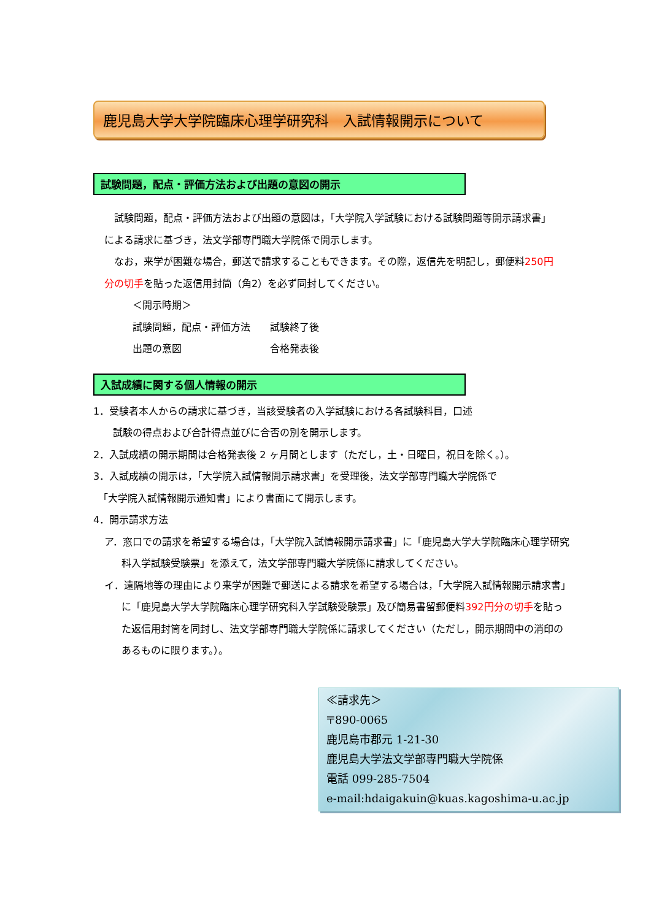鹿児島大学大学院臨床心理学研究科　入試情報開示について
試験問題，配点・評価方法および出題の意図の開示
　試験問題，配点・評価方法および出題の意図は，「大学院入学試験における試験問題等開示請求書」による請求に基づき，法文学部専門職大学院係で開示します。
　なお，来学が困難な場合，郵送で請求することもできます。その際，返信先を明記し，郵便料250円分の切手を貼った返信用封筒（角2）を必ず同封してください。
＜開示時期＞
試験問題，配点・評価方法　　試験終了後
出題の意図　　　　　　　　　合格発表後
入試成績に関する個人情報の開示
1．受験者本人からの請求に基づき，当該受験者の入学試験における各試験科目，口述
　　試験の得点および合計得点並びに合否の別を開示します。
2．入試成績の開示期間は合格発表後 2 ヶ月間とします（ただし，土・日曜日，祝日を除く。）。
3．入試成績の開示は，「大学院入試情報開示請求書」を受理後，法文学部専門職大学院係で
　「大学院入試情報開示通知書」により書面にて開示します。
4．開示請求方法
ア．窓口での請求を希望する場合は，「大学院入試情報開示請求書」に「鹿児島大学大学院臨床心理学研究科入学試験受験票」を添えて，法文学部専門職大学院係に請求してください。
イ．遠隔地等の理由により来学が困難で郵送による請求を希望する場合は，「大学院入試情報開示請求書」に「鹿児島大学大学院臨床心理学研究科入学試験受験票」及び簡易書留郵便料392円分の切手を貼った返信用封筒を同封し、法文学部専門職大学院係に請求してください（ただし，開示期間中の消印のあるものに限ります。）。
≪請求先＞
〒890-0065
鹿児島市郡元 1-21-30
鹿児島大学法文学部専門職大学院係
電話 099-285-7504
e-mail:hdaigakuin@kuas.kagoshima-u.ac.jp